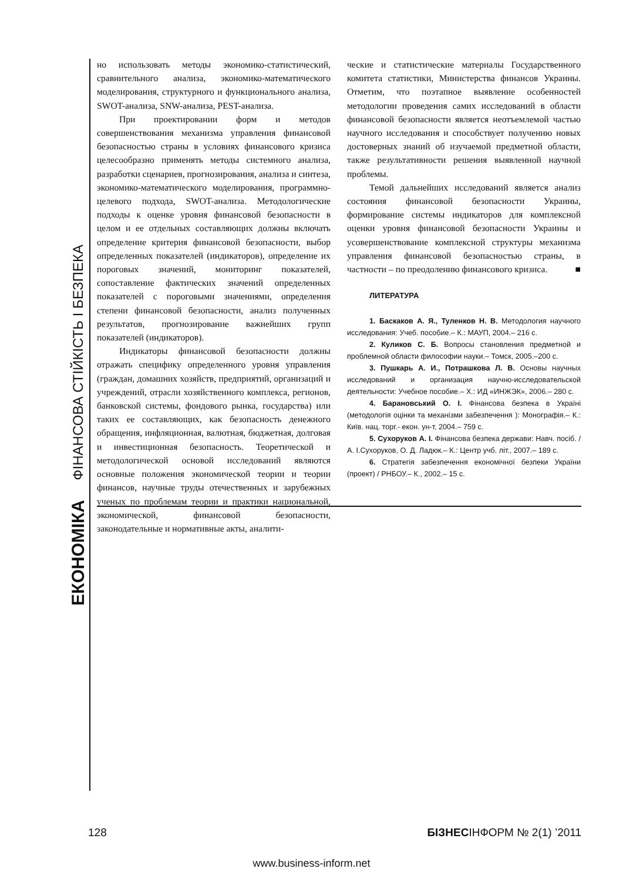ЕКОНОМІКА ФІНАНСОВА СТІЙКІСТЬ І БЕЗПЕКА
но использовать методы экономико-статистический, сравнительного анализа, экономико-математического моделирования, структурного и функционального анализа, SWOT-анализа, SNW-анализа, PEST-анализа.
При проектировании форм и методов совершенствования механизма управления финансовой безопасностью страны в условиях финансового кризиса целесообразно применять методы системного анализа, разработки сценариев, прогнозирования, анализа и синтеза, экономико-математического моделирования, программно-целевого подхода, SWOT-анализа. Методологические подходы к оценке уровня финансовой безопасности в целом и ее отдельных составляющих должны включать определение критерия финансовой безопасности, выбор определенных показателей (индикаторов), определение их пороговых значений, мониторинг показателей, сопоставление фактических значений определенных показателей с пороговыми значениями, определения степени финансовой безопасности, анализ полученных результатов, прогнозирование важнейших групп показателей (индикаторов).
Индикаторы финансовой безопасности должны отражать специфику определенного уровня управления (граждан, домашних хозяйств, предприятий, организаций и учреждений, отрасли хозяйственного комплекса, регионов, банковской системы, фондового рынка, государства) или таких ее составляющих, как безопасность денежного обращения, инфляционная, валютная, бюджетная, долговая и инвестиционная безопасность. Теоретической и методологической основой исследований являются основные положения экономической теории и теории финансов, научные труды отечественных и зарубежных ученых по проблемам теории и практики национальной, экономической, финансовой безопасности, законодательные и нормативные акты, аналити-
ческие и статистические материалы Государственного комитета статистики, Министерства финансов Украины. Отметим, что поэтапное выявление особенностей методологии проведения самих исследований в области финансовой безопасности является неотъемлемой частью научного исследования и способствует получению новых достоверных знаний об изучаемой предметной области, также результативности решения выявленной научной проблемы.
Темой дальнейших исследований является анализ состояния финансовой безопасности Украины, формирование системы индикаторов для комплексной оценки уровня финансовой безопасности Украины и усовершенствование комплексной структуры механизма управления финансовой безопасностью страны, в частности – по преодолению финансового кризиса. ■
ЛИТЕРАТУРА
1. Баскаков А. Я., Туленков Н. В. Методология научного исследования: Учеб. пособие.– К.: МАУП, 2004.– 216 с.
2. Куликов С. Б. Вопросы становления предметной и проблемной области философии науки.– Томск, 2005.–200 с.
3. Пушкарь А. И., Потрашкова Л. В. Основы научных исследований и организация научно-исследовательской деятельности: Учебное пособие.– Х.: ИД «ИНЖЭК», 2006.– 280 с.
4. Барановський О. І. Фінансова безпека в Україні (методологія оцінки та механізми забезпечення ): Монографія.– К.: Київ. нац. торг.- екон. ун-т, 2004.– 759 с.
5. Сухоруков А. І. Фінансова безпека держави: Навч. посіб. / А. І.Сухоруков, О. Д. Ладюк.– К.: Центр учб. літ., 2007.– 189 с.
6. Стратегія забезпечення економічної безпеки України (проект) / РНБОУ.– К., 2002.– 15 с.
128 БІЗНЕСІНФОРМ № 2(1) ’2011
www.business-inform.net